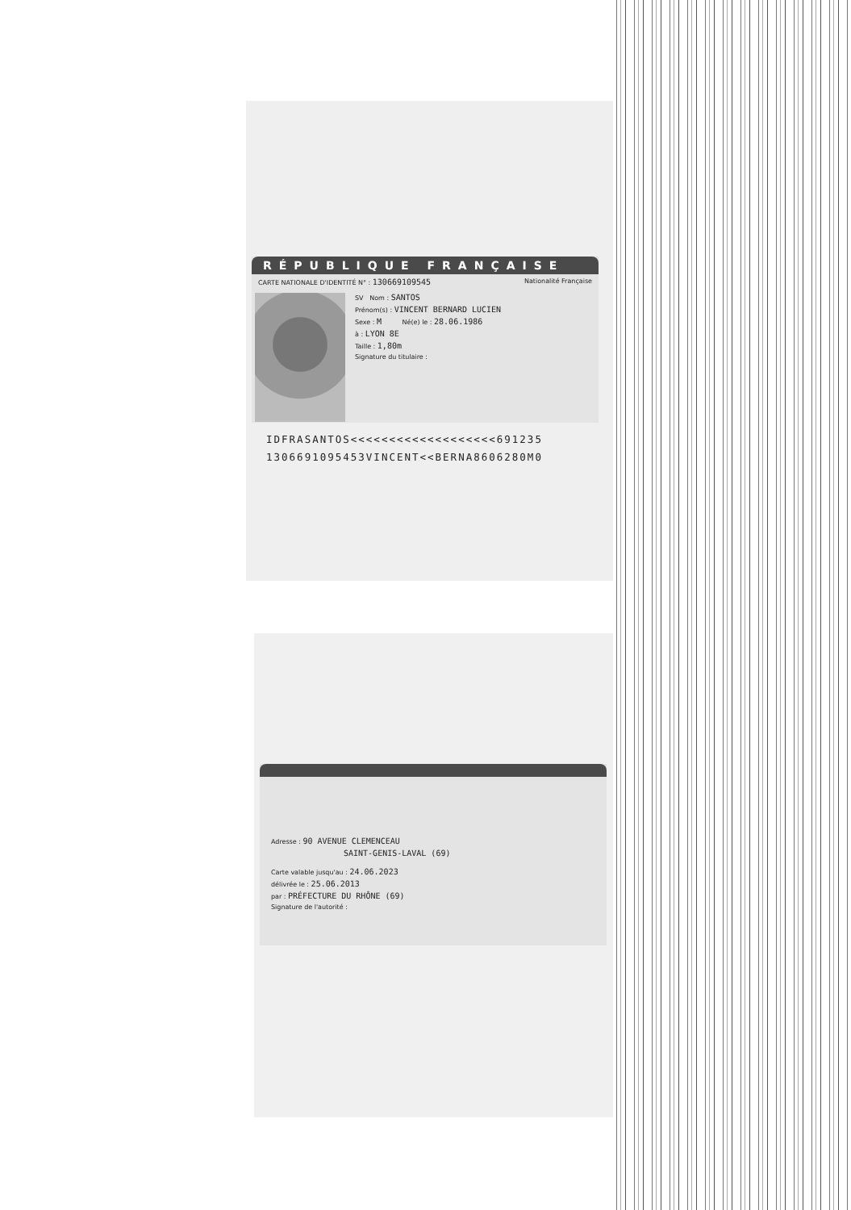RÉPUBLIQUE FRANÇAISE
CARTE NATIONALE D'IDENTITÉ N° : 130669109545 Nationalité Française
SV Nom : SANTOS
Prénom(s) : VINCENT BERNARD LUCIEN
Sexe : M Né(e) le : 28.06.1986
à : LYON 8E
Taille : 1,80m
Signature du titulaire :
IDFRASANTOS<<<<<<<<<<<<<<<<<<<691235
1306691095453VINCENT<<BERNA8606280M0
Adresse : 90 AVENUE CLEMENCEAU
SAINT-GENIS-LAVAL (69)
Carte valable jusqu'au : 24.06.2023
délivrée le : 25.06.2013
par : PRÉFECTURE DU RHÔNE (69)
Signature de l'autorité :